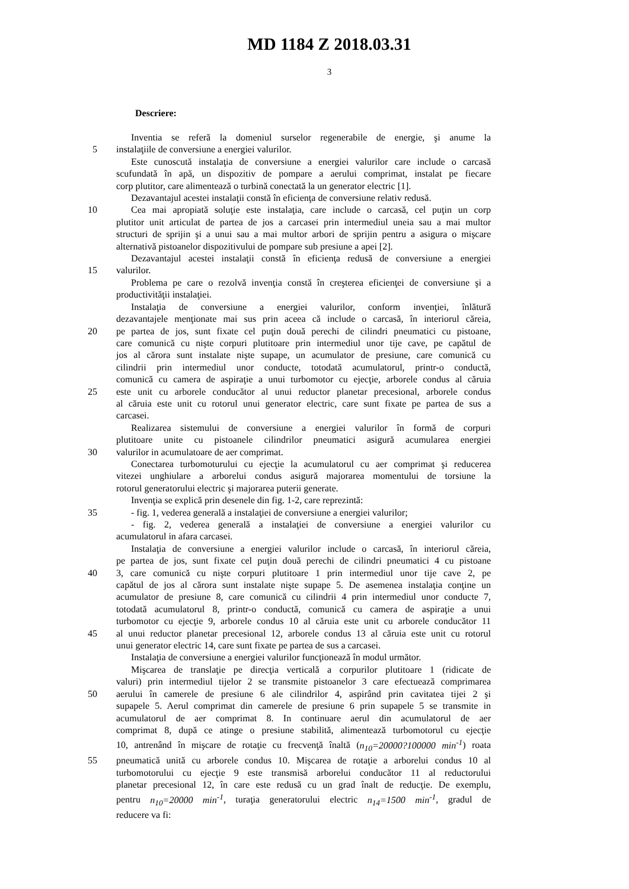MD 1184 Z 2018.03.31
3
Descriere:
Inventia se referă la domeniul surselor regenerabile de energie, şi anume la
5 instalaţiile de conversiune a energiei valurilor.
Este cunoscută instalaţia de conversiune a energiei valurilor care include o carcasă
scufundată în apă, un dispozitiv de pompare a aerului comprimat, instalat pe fiecare
corp plutitor, care alimentează o turbină conectată la un generator electric [1].
Dezavantajul acestei instalaţii constă în eficienţa de conversiune relativ redusă.
10 Cea mai apropiată soluţie este instalaţia, care include o carcasă, cel puţin un corp
plutitor unit articulat de partea de jos a carcasei prin intermediul uneia sau a mai multor
structuri de sprijin şi a unui sau a mai multor arbori de sprijin pentru a asigura o mişcare
alternativă pistoanelor dispozitivului de pompare sub presiune a apei [2].
Dezavantajul acestei instalaţii constă în eficienţa redusă de conversiune a energiei
15 valurilor.
Problema pe care o rezolvă invenţia constă în creşterea eficienţei de conversiune şi a
productivităţii instalaţiei.
Instalaţia de conversiune a energiei valurilor, conform invenţiei, înlătură
dezavantajele menţionate mai sus prin aceea că include o carcasă, în interiorul căreia,
20 pe partea de jos, sunt fixate cel puţin două perechi de cilindri pneumatici cu pistoane,
care comunică cu nişte corpuri plutitoare prin intermediul unor tije cave, pe capătul de
jos al cărora sunt instalate nişte supape, un acumulator de presiune, care comunică cu
cilindrii prin intermediul unor conducte, totodată acumulatorul, printr-o conductă,
comunică cu camera de aspiraţie a unui turbomotor cu ejecţie, arborele condus al căruia
25 este unit cu arborele conducător al unui reductor planetar precesional, arborele condus
al căruia este unit cu rotorul unui generator electric, care sunt fixate pe partea de sus a
carcasei.
Realizarea sistemului de conversiune a energiei valurilor în formă de corpuri
plutitoare unite cu pistoanele cilindrilor pneumatici asigură acumularea energiei
30 valurilor in acumulatoare de aer comprimat.
Conectarea turbomoturului cu ejecţie la acumulatorul cu aer comprimat şi reducerea
vitezei unghiulare a arborelui condus asigură majorarea momentului de torsiune la
rotorul generatorului electric şi majorarea puterii generate.
Invenţia se explică prin desenele din fig. 1-2, care reprezintă:
35 - fig. 1, vederea generală a instalaţiei de conversiune a energiei valurilor;
- fig. 2, vederea generală a instalaţiei de conversiune a energiei valurilor cu
acumulatorul in afara carcasei.
Instalaţia de conversiune a energiei valurilor include o carcasă, în interiorul căreia,
pe partea de jos, sunt fixate cel puţin două perechi de cilindri pneumatici 4 cu pistoane
40 3, care comunică cu nişte corpuri plutitoare 1 prin intermediul unor tije cave 2, pe
capătul de jos al cărora sunt instalate nişte supape 5. De asemenea instalaţia conţine un
acumulator de presiune 8, care comunică cu cilindrii 4 prin intermediul unor conducte 7,
totodată acumulatorul 8, printr-o conductă, comunică cu camera de aspiraţie a unui
turbomotor cu ejecţie 9, arborele condus 10 al căruia este unit cu arborele conducător 11
45 al unui reductor planetar precesional 12, arborele condus 13 al căruia este unit cu rotorul
unui generator electric 14, care sunt fixate pe partea de sus a carcasei.
Instalaţia de conversiune a energiei valurilor funcţionează în modul următor.
Mişcarea de translaţie pe direcţia verticală a corpurilor plutitoare 1 (ridicate de
valuri) prin intermediul tijelor 2 se transmite pistoanelor 3 care efectuează comprimarea
50 aerului în camerele de presiune 6 ale cilindrilor 4, aspirând prin cavitatea tijei 2 şi
supapele 5. Aerul comprimat din camerele de presiune 6 prin supapele 5 se transmite in
acumulatorul de aer comprimat 8. In continuare aerul din acumulatorul de aer
comprimat 8, după ce atinge o presiune stabilită, alimentează turbomotorul cu ejecţie
10, antrenând în mişcare de rotaţie cu frecvenţă înaltă (n<sub>10</sub>=20000?100000 min<sup>-1</sup>) roata
55 pneumatică unită cu arborele condus 10. Mişcarea de rotaţie a arborelui condus 10 al
turbomotorului cu ejecţie 9 este transmisă arborelui conducător 11 al reductorului
planetar precesional 12, în care este redusă cu un grad înalt de reducţie. De exemplu,
pentru n<sub>10</sub>=20000 min<sup>-1</sup>, turaţia generatorului electric n<sub>14</sub>=1500 min<sup>-1</sup>, gradul de
reducere va fi: